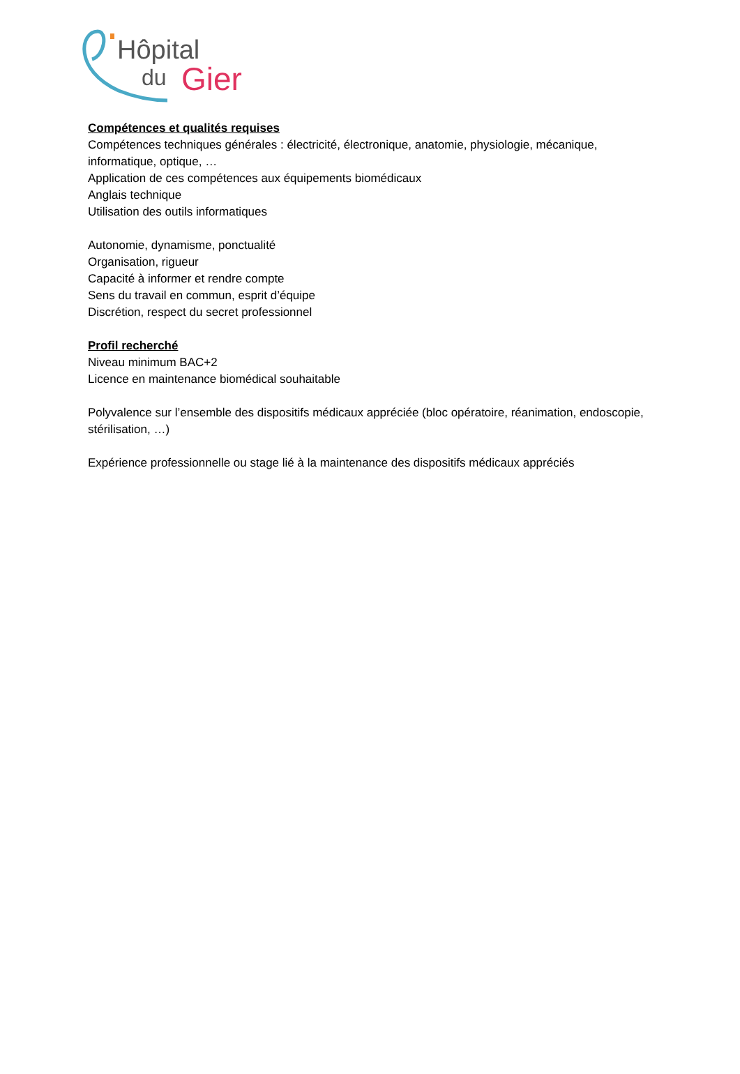Hôpital
du Gier
Compétences et qualités requises
Compétences techniques générales : électricité, électronique, anatomie, physiologie, mécanique, informatique, optique, …
Application de ces compétences aux équipements biomédicaux
Anglais technique
Utilisation des outils informatiques
Autonomie, dynamisme, ponctualité
Organisation, rigueur
Capacité à informer et rendre compte
Sens du travail en commun, esprit d’équipe
Discrétion, respect du secret professionnel
Profil recherché
Niveau minimum BAC+2
Licence en maintenance biomédical souhaitable
Polyvalence sur l’ensemble des dispositifs médicaux appréciée (bloc opératoire, réanimation, endoscopie, stérilisation, …)
Expérience professionnelle ou stage lié à la maintenance des dispositifs médicaux appréciés